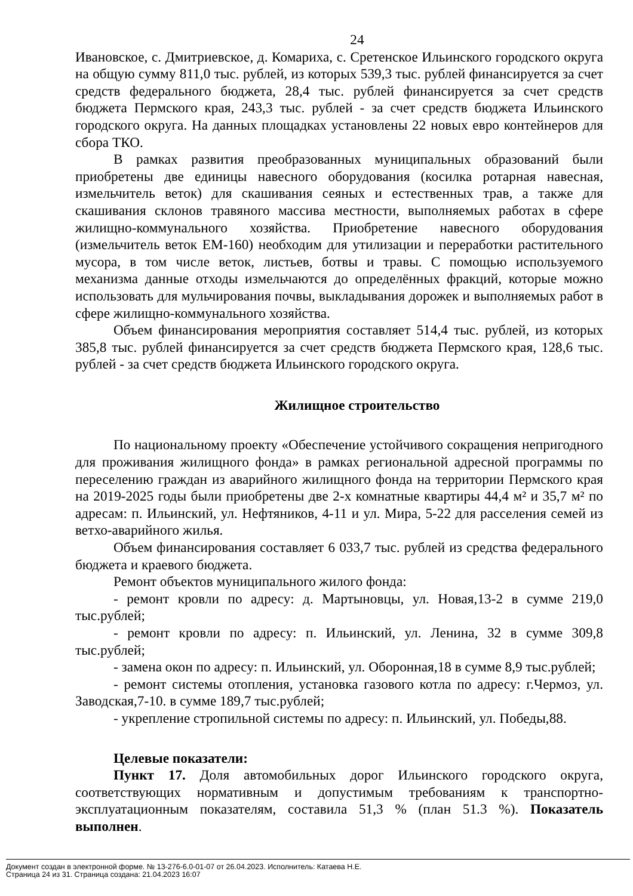24
Ивановское, с. Дмитриевское, д. Комариха, с. Сретенское Ильинского городского округа на общую сумму 811,0 тыс. рублей, из которых 539,3 тыс. рублей финансируется за счет средств федерального бюджета, 28,4 тыс. рублей финансируется за счет средств бюджета Пермского края, 243,3 тыс. рублей - за счет средств бюджета Ильинского городского округа. На данных площадках установлены 22 новых евро контейнеров для сбора ТКО.
В рамках развития преобразованных муниципальных образований были приобретены две единицы навесного оборудования (косилка ротарная навесная, измельчитель веток) для скашивания сеяных и естественных трав, а также для скашивания склонов травяного массива местности, выполняемых работах в сфере жилищно-коммунального хозяйства. Приобретение навесного оборудования (измельчитель веток ЕМ-160) необходим для утилизации и переработки растительного мусора, в том числе веток, листьев, ботвы и травы. С помощью используемого механизма данные отходы измельчаются до определённых фракций, которые можно использовать для мульчирования почвы, выкладывания дорожек и выполняемых работ в сфере жилищно-коммунального хозяйства.
Объем финансирования мероприятия составляет 514,4 тыс. рублей, из которых 385,8 тыс. рублей финансируется за счет средств бюджета Пермского края, 128,6 тыс. рублей - за счет средств бюджета Ильинского городского округа.
Жилищное строительство
По национальному проекту «Обеспечение устойчивого сокращения непригодного для проживания жилищного фонда» в рамках региональной адресной программы по переселению граждан из аварийного жилищного фонда на территории Пермского края на 2019-2025 годы были приобретены две 2-х комнатные квартиры 44,4 м² и 35,7 м² по адресам: п. Ильинский, ул. Нефтяников, 4-11 и ул. Мира, 5-22 для расселения семей из ветхо-аварийного жилья.
Объем финансирования составляет 6 033,7 тыс. рублей из средства федерального бюджета и краевого бюджета.
Ремонт объектов муниципального жилого фонда:
- ремонт кровли по адресу: д. Мартыновцы, ул. Новая,13-2 в сумме 219,0 тыс.рублей;
- ремонт кровли по адресу: п. Ильинский, ул. Ленина, 32 в сумме 309,8 тыс.рублей;
- замена окон по адресу: п. Ильинский, ул. Оборонная,18 в сумме 8,9 тыс.рублей;
- ремонт системы отопления, установка газового котла по адресу: г.Чермоз, ул. Заводская,7-10. в сумме 189,7 тыс.рублей;
- укрепление стропильной системы по адресу: п. Ильинский, ул. Победы,88.
Целевые показатели:
Пункт 17. Доля автомобильных дорог Ильинского городского округа, соответствующих нормативным и допустимым требованиям к транспортно-эксплуатационным показателям, составила 51,3 % (план 51.3 %). Показатель выполнен.
Документ создан в электронной форме. № 13-276-6.0-01-07 от 26.04.2023. Исполнитель: Катаева Н.Е.
Страница 24 из 31. Страница создана: 21.04.2023 16:07